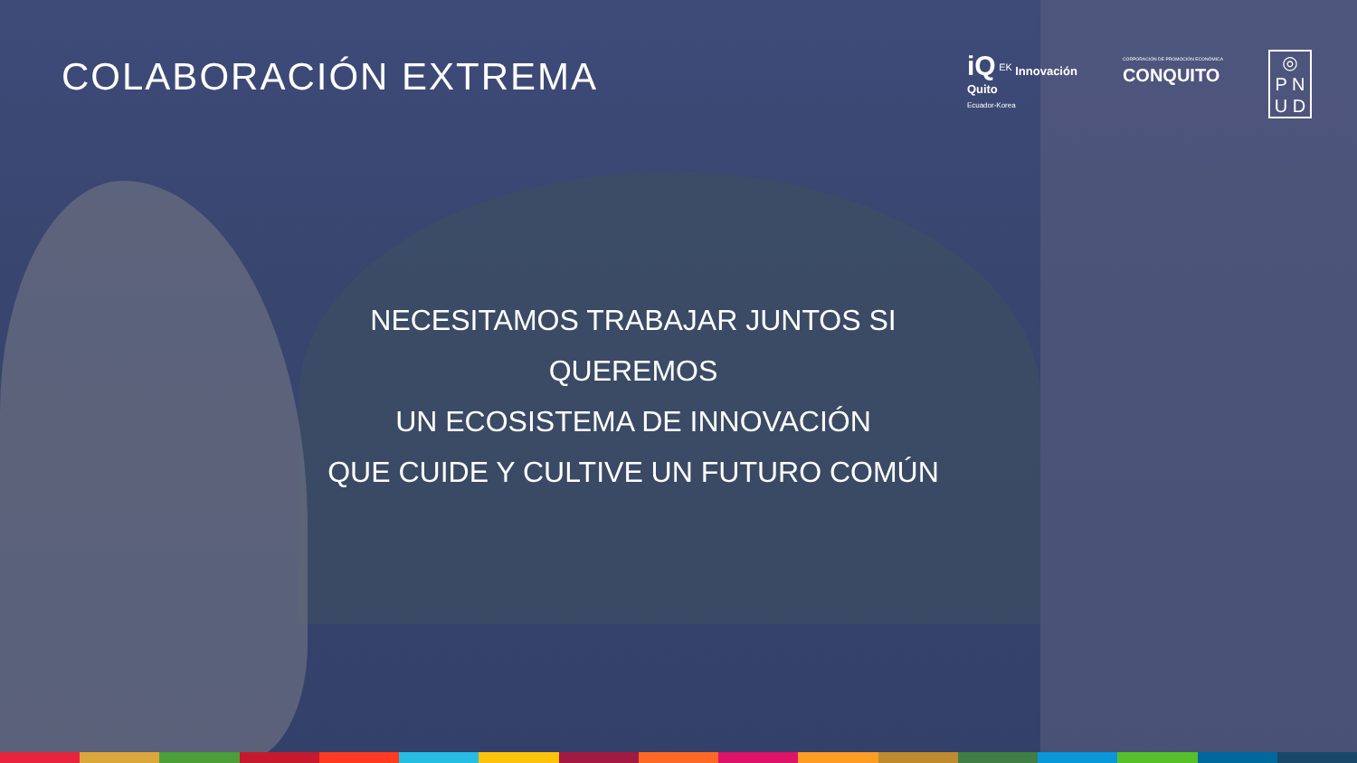COLABORACIÓN EXTREMA
iQ <sup>EK</sup> Innovación
Quito
Ecuador-Korea
CORPORACIÓN DE PROMOCIÓN ECONÓMICA
CONQUITO
◎
P N
U D
NECESITAMOS TRABAJAR JUNTOS SI QUEREMOS
UN ECOSISTEMA DE INNOVACIÓN
QUE CUIDE Y CULTIVE UN FUTURO COMÚN